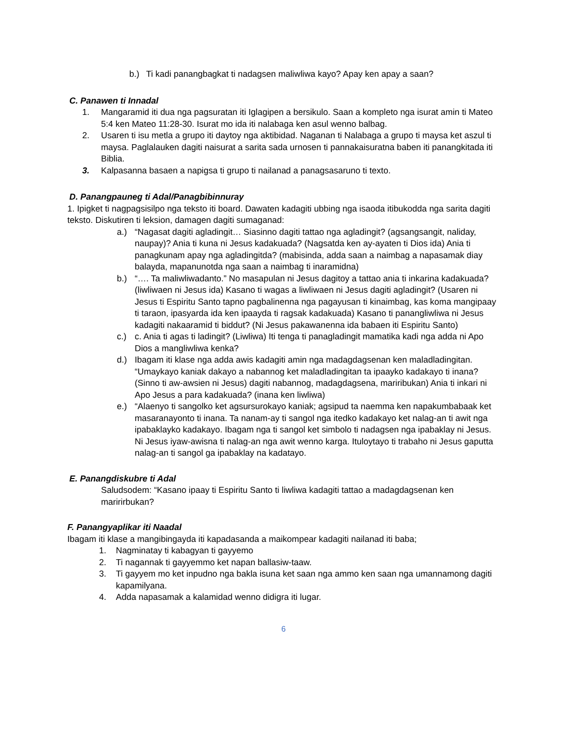b.) Ti kadi panangbagkat ti nadagsen maliwliwa kayo? Apay ken apay a saan?
C. Panawen ti Innadal
1. Mangaramid iti dua nga pagsuratan iti Iglagipen a bersikulo. Saan a kompleto nga isurat amin ti Mateo 5:4 ken Mateo 11:28-30. Isurat mo ida iti nalabaga ken asul wenno balbag.
2. Usaren ti isu metla a grupo iti daytoy nga aktibidad. Naganan ti Nalabaga a grupo ti maysa ket aszul ti maysa. Paglalauken dagiti naisurat a sarita sada urnosen ti pannakaisuratna baben iti panangkitada iti Biblia.
3. Kalpasanna basaen a napigsa ti grupo ti nailanad a panagsasaruno ti texto.
D. Panangpauneg ti Adal/Panagbibinnuray
1. Ipigket ti nagpagsisilpo nga teksto iti board. Dawaten kadagiti ubbing nga isaoda itibukodda nga sarita dagiti teksto. Diskutiren ti leksion, damagen dagiti sumaganad:
a.) “Nagasat dagiti agladingit… Siasinno dagiti tattao nga agladingit? (agsangsangit, naliday, naupay)? Ania ti kuna ni Jesus kadakuada? (Nagsatda ken ay-ayaten ti Dios ida) Ania ti panagkunam apay nga agladingitda? (mabisinda, adda saan a naimbag a napasamak diay balayda, mapanunotda nga saan a naimbag ti inaramidna)
b.) “…. Ta maliwliwadanto.” No masapulan ni Jesus dagitoy a tattao ania ti inkarina kadakuada? (liwliwaen ni Jesus ida) Kasano ti wagas a liwliwaen ni Jesus dagiti agladingit? (Usaren ni Jesus ti Espiritu Santo tapno pagbalinenna nga pagayusan ti kinaimbag, kas koma mangipaay ti taraon, ipasyarda ida ken ipaayda ti ragsak kadakuada) Kasano ti panangliwliwa ni Jesus kadagiti nakaaramid ti biddut? (Ni Jesus pakawanenna ida babaen iti Espiritu Santo)
c.) c. Ania ti agas ti ladingit? (Liwliwa) Iti tenga ti panagladingit mamatika kadi nga adda ni Apo Dios a mangliwliwa kenka?
d.) Ibagam iti klase nga adda awis kadagiti amin nga madagdagsenan ken maladladingitan. “Umaykayo kaniak dakayo a nabannog ket maladladingitan ta ipaayko kadakayo ti inana? (Sinno ti aw-awsien ni Jesus) dagiti nabannog, madagdagsena, mariribukan) Ania ti inkari ni Apo Jesus a para kadakuada? (inana ken liwliwa)
e.) “Alaenyo ti sangolko ket agsursurokayo kaniak; agsipud ta naemma ken napakumbabaak ket masaranayonto ti inana. Ta nanam-ay ti sangol nga itedko kadakayo ket nalag-an ti awit nga ipabaklayko kadakayo. Ibagam nga ti sangol ket simbolo ti nadagsen nga ipabaklay ni Jesus. Ni Jesus iyaw-awisna ti nalag-an nga awit wenno karga. Ituloytayo ti trabaho ni Jesus gaputta nalag-an ti sangol ga ipabaklay na kadatayo.
E. Panangdiskubre ti Adal
Saludsodem: “Kasano ipaay ti Espiritu Santo ti liwliwa kadagiti tattao a madagdagsenan ken maririrbukan?
F. Panangyaplikar iti Naadal
Ibagam iti klase a mangibingayda iti kapadasanda a maikompear kadagiti nailanad iti baba;
1. Nagminatay ti kabagyan ti gayyemo
2. Ti nagannak ti gayyemmo ket napan ballasiw-taaw.
3. Ti gayyem mo ket inpudno nga bakla isuna ket saan nga ammo ken saan nga umannamong dagiti kapamilyana.
4. Adda napasamak a kalamidad wenno didigra iti lugar.
6